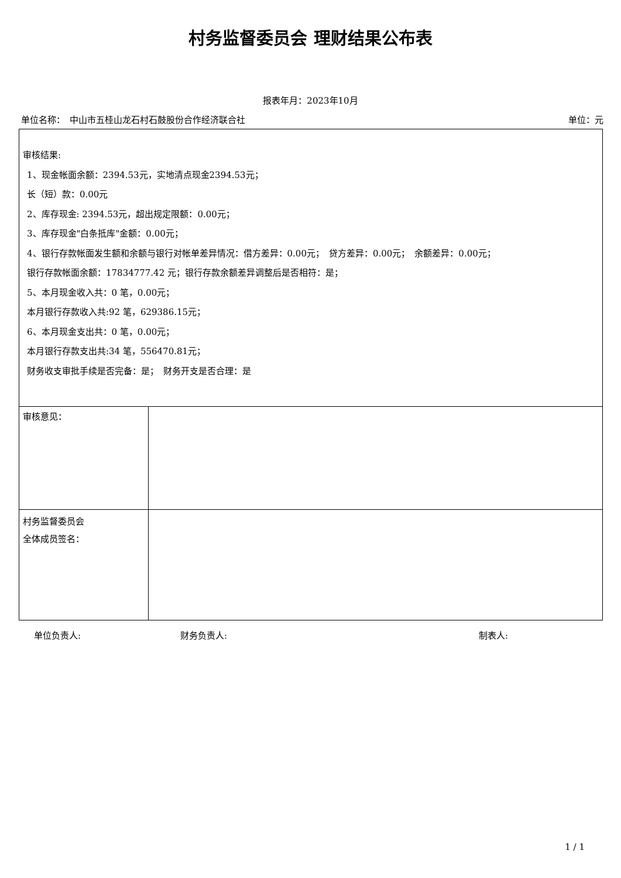村务监督委员会 理财结果公布表
报表年月：2023年10月
单位名称：　中山市五桂山龙石村石鼓股份合作经济联合社 单位：元
| 审核结果: 1、现金帐面余额：2394.53元，实地清点现金2394.53元； 长（短）款：0.00元 2、库存现金: 2394.53元，超出规定限额：0.00元； 3、库存现金"白条抵库"金额：0.00元； 4、银行存款帐面发生额和余额与银行对帐单差异情况：借方差异：0.00元； 贷方差异：0.00元； 余额差异：0.00元； 银行存款帐面余额：17834777.42 元；银行存款余额差异调整后是否相符：是； 5、本月现金收入共：0 笔，0.00元； 本月银行存款收入共:92 笔，629386.15元； 6、本月现金支出共：0 笔，0.00元； 本月银行存款支出共:34 笔，556470.81元； 财务收支审批手续是否完备：是； 财务开支是否合理：是 | |
| 审核意见： | |
| 村务监督委员会 全体成员签名： | |
单位负责人: 财务负责人: 制表人:
1 / 1